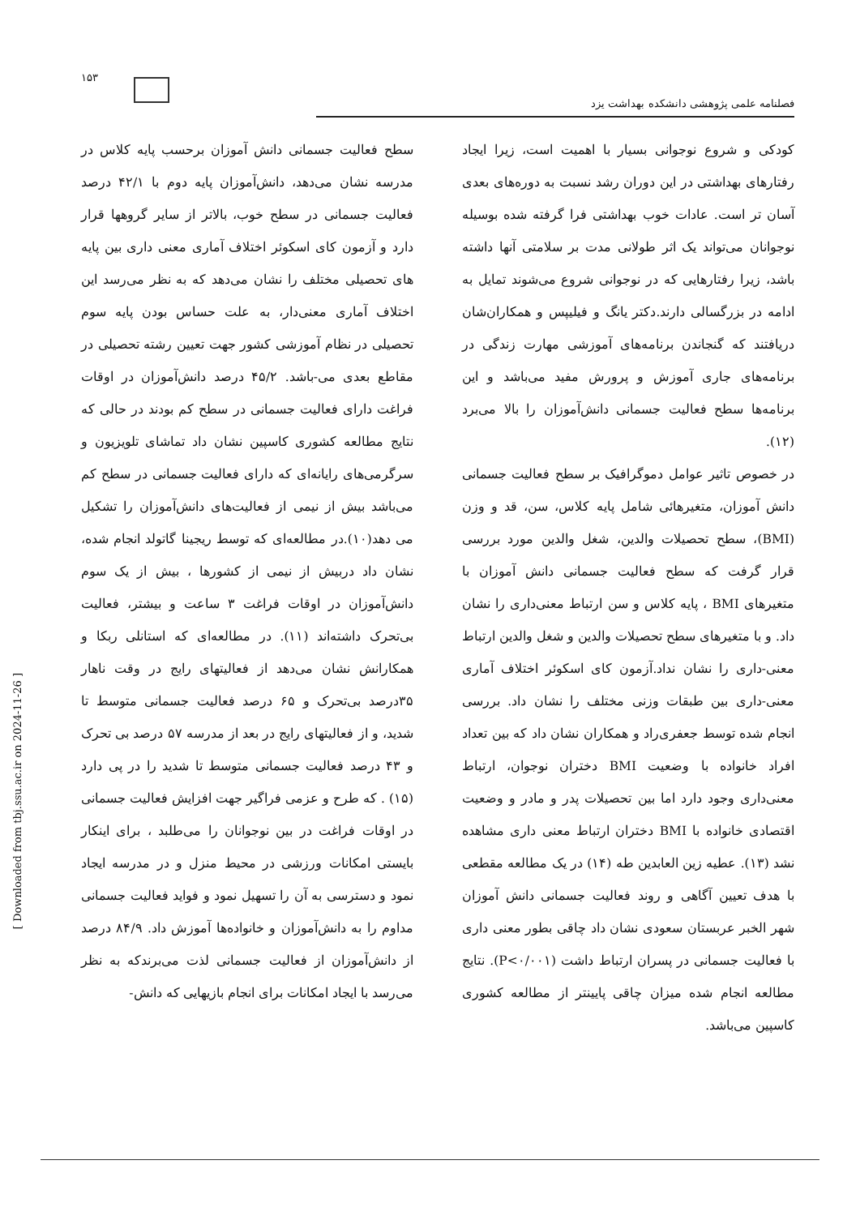۱۵۳
فصلنامه علمی پژوهشی دانشکده بهداشت یزد
کودکی و شروع نوجوانی بسیار با اهمیت است، زیرا ایجاد رفتارهای بهداشتی در این دوران رشد نسبت به دوره‌های بعدی آسان تر است. عادات خوب بهداشتی فرا گرفته شده بوسیله نوجوانان می‌تواند یک اثر طولانی مدت بر سلامتی آنها داشته باشد، زیرا رفتارهایی که در نوجوانی شروع می‌شوند تمایل به ادامه در بزرگسالی دارند.دکتر یانگ و فیلیپس و همکاران‌شان دریافتند که گنجاندن برنامه‌های آموزشی مهارت زندگی در برنامه‌های جاری آموزش و پرورش مفید می‌باشد و این برنامه‌ها سطح فعالیت جسمانی دانش‌آموزان را بالا می‌برد (۱۲).
در خصوص تاثیر عوامل دموگرافیک بر سطح فعالیت جسمانی دانش آموزان، متغیرهائی شامل پایه کلاس، سن، قد و وزن (BMI)، سطح تحصیلات والدین، شغل والدین مورد بررسی قرار گرفت که سطح فعالیت جسمانی دانش آموزان با متغیرهای BMI ، پایه کلاس و سن ارتباط معنی‌داری را نشان داد. و با متغیرهای سطح تحصیلات والدین و شغل والدین ارتباط معنی-داری را نشان نداد.آزمون کای اسکوئر اختلاف آماری معنی-داری بین طبقات وزنی مختلف را نشان داد. بررسی انجام شده توسط جعفری‌راد و همکاران نشان داد که بین تعداد افراد خانواده با وضعیت BMI دختران نوجوان، ارتباط معنی‌داری وجود دارد اما بین تحصیلات پدر و مادر و وضعیت اقتصادی خانواده با BMI دختران ارتباط معنی داری مشاهده نشد (۱۳). عطیه زین العابدین طه (۱۴) در یک مطالعه مقطعی با هدف تعیین آگاهی و روند فعالیت جسمانی دانش آموزان شهر الخبر عربستان سعودی نشان داد چاقی بطور معنی داری با فعالیت جسمانی در پسران ارتباط داشت (P<۰/۰۰۱). نتایج مطالعه انجام شده میزان چاقی پایینتر از مطالعه کشوری کاسپین می‌باشد.
سطح فعالیت جسمانی دانش آموزان برحسب پایه کلاس در مدرسه نشان می‌دهد، دانش‌آموزان پایه دوم با ۴۲/۱ درصد فعالیت جسمانی در سطح خوب، بالاتر از سایر گروهها قرار دارد و آزمون کای اسکوئر اختلاف آماری معنی داری بین پایه های تحصیلی مختلف را نشان می‌دهد که به نظر می‌رسد این اختلاف آماری معنی‌دار، به علت حساس بودن پایه سوم تحصیلی در نظام آموزشی کشور جهت تعیین رشته تحصیلی در مقاطع بعدی می-باشد. ۴۵/۲ درصد دانش‌آموزان در اوقات فراغت دارای فعالیت جسمانی در سطح کم بودند در حالی که نتایج مطالعه کشوری کاسپین نشان داد تماشای تلویزیون و سرگرمی‌های رایانه‌ای که دارای فعالیت جسمانی در سطح کم می‌باشد بیش از نیمی از فعالیت‌های دانش‌آموزان را تشکیل می دهد(۱۰).در مطالعه‌ای که توسط ریجینا گاتولد انجام شده، نشان داد دربیش از نیمی از کشورها ، بیش از یک سوم دانش‌آموزان در اوقات فراغت ۳ ساعت و بیشتر، فعالیت بی‌تحرک داشته‌اند (۱۱). در مطالعه‌ای که استانلی ربکا و همکارانش نشان می‌دهد از فعالیتهای رایج در وقت ناهار ۳۵درصد بی‌تحرک و ۶۵ درصد فعالیت جسمانی متوسط تا شدید، و از فعالیتهای رایج در بعد از مدرسه ۵۷ درصد بی تحرک و ۴۳ درصد فعالیت جسمانی متوسط تا شدید را در پی دارد (۱۵) . که طرح و عزمی فراگیر جهت افزایش فعالیت جسمانی در اوقات فراغت در بین نوجوانان را می‌طلبد ، برای اینکار بایستی امکانات ورزشی در محیط منزل و در مدرسه ایجاد نمود و دسترسی به آن را تسهیل نمود و فواید فعالیت جسمانی مداوم را به دانش‌آموزان و خانواده‌ها آموزش داد. ۸۴/۹ درصد از دانش‌آموزان از فعالیت جسمانی لذت می‌برندکه به نظر می‌رسد با ایجاد امکانات برای انجام بازیهایی که دانش-
[ Downloaded from tbj.ssu.ac.ir on 2024-11-26 ]